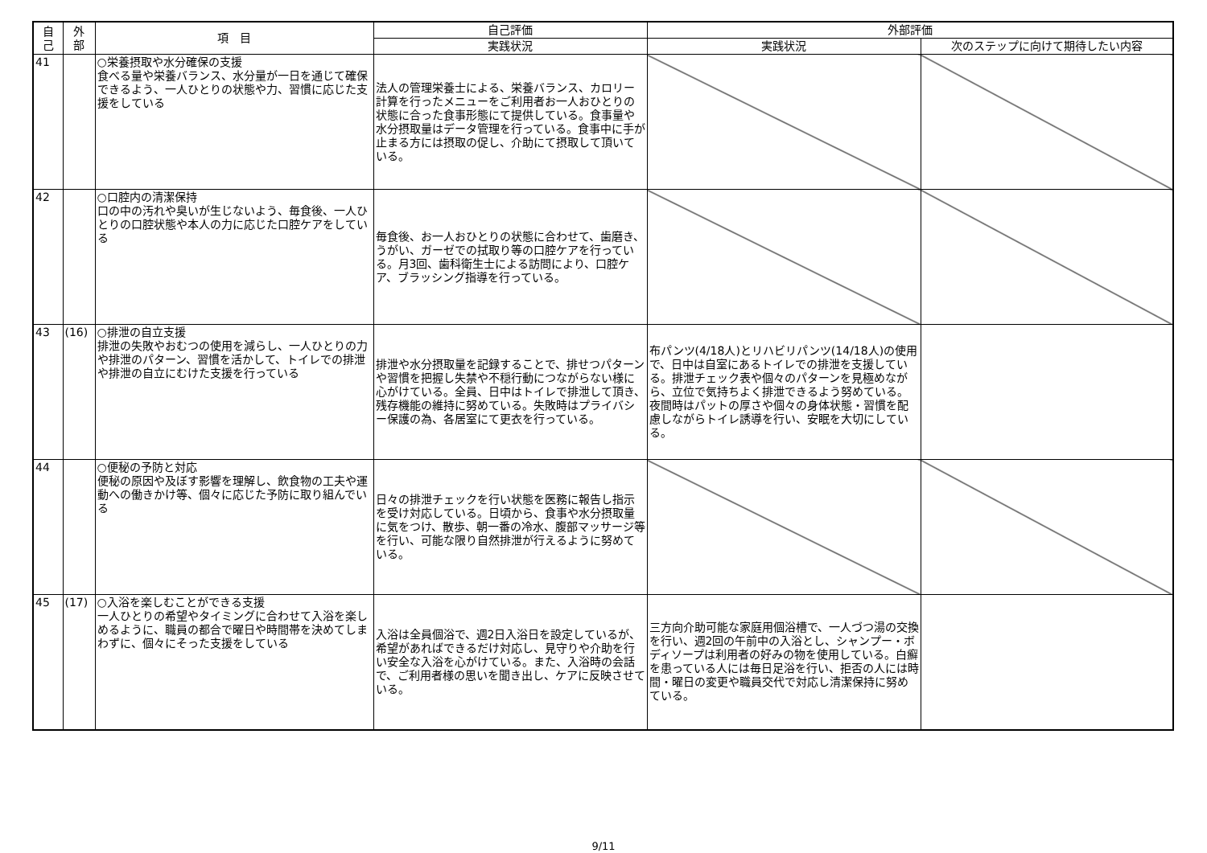| 自 己 | 外 部 | 項 目 | 自己評価 | 外部評価 | |
| --- | --- | --- | --- | --- | --- |
| | | | 実践状況 | 実践状況 | 次のステップに向けて期待したい内容 |
| 41 | | ○栄養摂取や水分確保の支援 食べる量や栄養バランス、水分量が一日を通じて確保できるよう、一人ひとりの状態や力、習慣に応じた支援をしている | 法人の管理栄養士による、栄養バランス、カロリー計算を行ったメニューをご利用者お一人おひとりの状態に合った食事形態にて提供している。食事量や水分摂取量はデータ管理を行っている。食事中に手が止まる方には摂取の促し、介助にて摂取して頂いている。 | | |
| 42 | | ○口腔内の清潔保持 口の中の汚れや臭いが生じないよう、毎食後、一人ひとりの口腔状態や本人の力に応じた口腔ケアをしている | 毎食後、お一人おひとりの状態に合わせて、歯磨き、うがい、ガーゼでの拭取り等の口腔ケアを行っている。月3回、歯科衛生士による訪問により、口腔ケア、ブラッシング指導を行っている。 | | |
| 43 | (16) | ○排泄の自立支援 排泄の失敗やおむつの使用を減らし、一人ひとりの力や排泄のパターン、習慣を活かして、トイレでの排泄や排泄の自立にむけた支援を行っている | 排泄や水分摂取量を記録することで、排せつパターンや習慣を把握し失禁や不穏行動につながらない様に心がけている。全員、日中はトイレで排泄して頂き、残存機能の維持に努めている。失敗時はプライバシー保護の為、各居室にて更衣を行っている。 | 布パンツ(4/18人)とリハビリパンツ(14/18人)の使用で、日中は自室にあるトイレでの排泄を支援している。排泄チェック表や個々のパターンを見極めながら、立位で気持ちよく排泄できるよう努めている。夜間時はパットの厚さや個々の身体状態・習慣を配慮しながらトイレ誘導を行い、安眠を大切にしている。 | |
| 44 | | ○便秘の予防と対応 便秘の原因や及ぼす影響を理解し、飲食物の工夫や運動への働きかけ等、個々に応じた予防に取り組んでいる | 日々の排泄チェックを行い状態を医務に報告し指示を受け対応している。日頃から、食事や水分摂取量に気をつけ、散歩、朝一番の冷水、腹部マッサージ等を行い、可能な限り自然排泄が行えるように努めている。 | | |
| 45 | (17) | ○入浴を楽しむことができる支援 一人ひとりの希望やタイミングに合わせて入浴を楽しめるように、職員の都合で曜日や時間帯を決めてしまわずに、個々にそった支援をしている | 入浴は全員個浴で、週2日入浴日を設定しているが、希望があればできるだけ対応し、見守りや介助を行い安全な入浴を心がけている。また、入浴時の会話で、ご利用者様の思いを聞き出し、ケアに反映させている。 | 三方向介助可能な家庭用個浴槽で、一人づつ湯の交換を行い、週2回の午前中の入浴とし、シャンプー・ボディソープは利用者の好みの物を使用している。白癬を患っている人には毎日足浴を行い、拒否の人には時間・曜日の変更や職員交代で対応し清潔保持に努めている。 | |
9/11